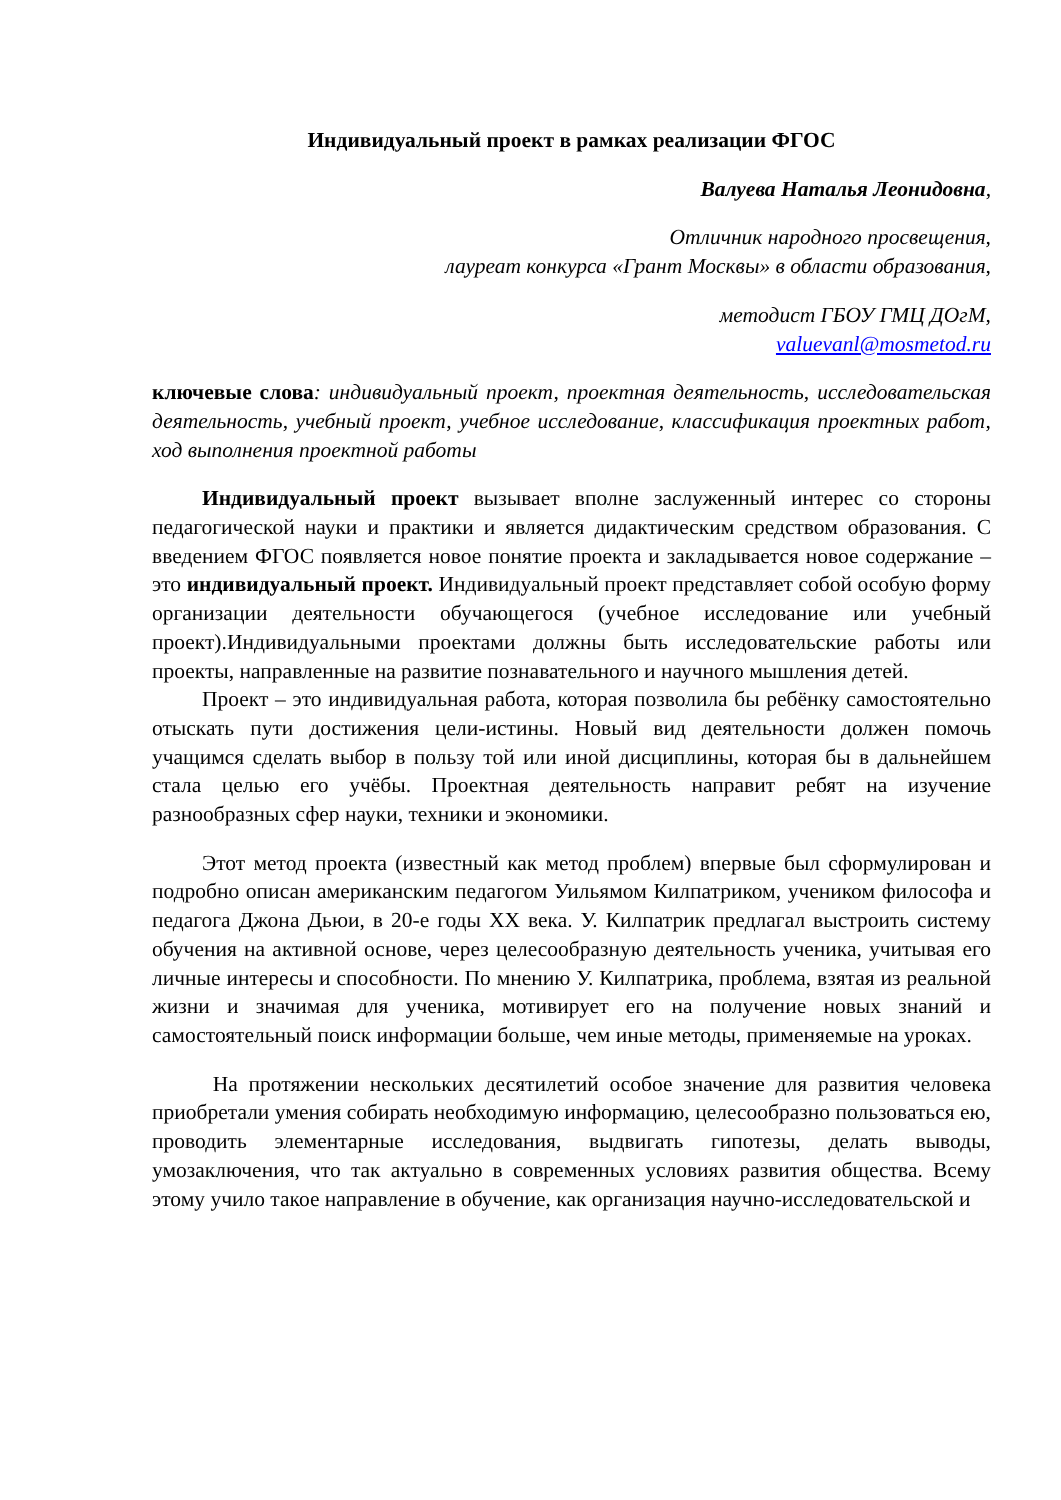Индивидуальный проект в рамках реализации ФГОС
Валуева Наталья Леонидовна,
Отличник народного просвещения,
лауреат конкурса «Грант Москвы» в области образования,
методист ГБОУ ГМЦ ДОгМ,
valuevanl@mosmetod.ru
ключевые слова: индивидуальный проект, проектная деятельность, исследовательская деятельность, учебный проект, учебное исследование, классификация проектных работ, ход выполнения проектной работы
Индивидуальный проект вызывает вполне заслуженный интерес со стороны педагогической науки и практики и является дидактическим средством образования. С введением ФГОС появляется новое понятие проекта и закладывается новое содержание – это индивидуальный проект. Индивидуальный проект представляет собой особую форму организации деятельности обучающегося (учебное исследование или учебный проект).Индивидуальными проектами должны быть исследовательские работы или проекты, направленные на развитие познавательного и научного мышления детей.
Проект – это индивидуальная работа, которая позволила бы ребёнку самостоятельно отыскать пути достижения цели-истины. Новый вид деятельности должен помочь учащимся сделать выбор в пользу той или иной дисциплины, которая бы в дальнейшем стала целью его учёбы. Проектная деятельность направит ребят на изучение разнообразных сфер науки, техники и экономики.
Этот метод проекта (известный как метод проблем) впервые был сформулирован и подробно описан американским педагогом Уильямом Килпатриком, учеником философа и педагога Джона Дьюи, в 20-е годы XX века. У. Килпатрик предлагал выстроить систему обучения на активной основе, через целесообразную деятельность ученика, учитывая его личные интересы и способности. По мнению У. Килпатрика, проблема, взятая из реальной жизни и значимая для ученика, мотивирует его на получение новых знаний и самостоятельный поиск информации больше, чем иные методы, применяемые на уроках.
На протяжении нескольких десятилетий особое значение для развития человека приобретали умения собирать необходимую информацию, целесообразно пользоваться ею, проводить элементарные исследования, выдвигать гипотезы, делать выводы, умозаключения, что так актуально в современных условиях развития общества. Всему этому учило такое направление в обучение, как организация научно-исследовательской и